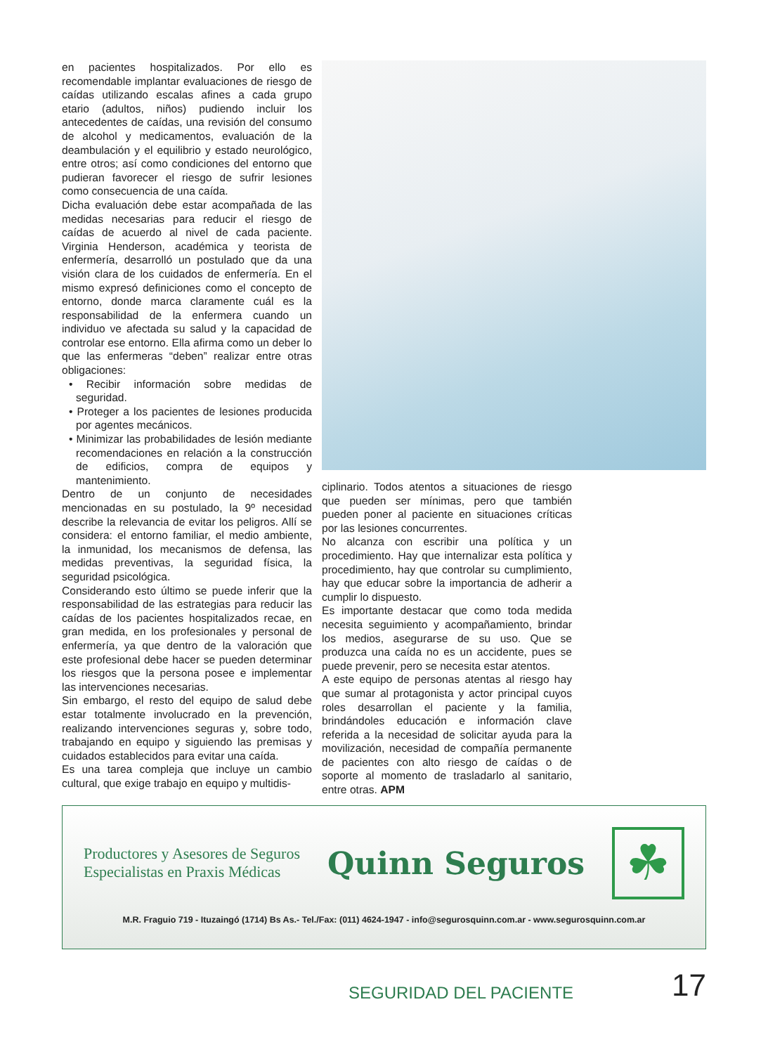en pacientes hospitalizados. Por ello es recomendable implantar evaluaciones de riesgo de caídas utilizando escalas afines a cada grupo etario (adultos, niños) pudiendo incluir los antecedentes de caídas, una revisión del consumo de alcohol y medicamentos, evaluación de la deambulación y el equilibrio y estado neurológico, entre otros; así como condiciones del entorno que pudieran favorecer el riesgo de sufrir lesiones como consecuencia de una caída.
Dicha evaluación debe estar acompañada de las medidas necesarias para reducir el riesgo de caídas de acuerdo al nivel de cada paciente. Virginia Henderson, académica y teorista de enfermería, desarrolló un postulado que da una visión clara de los cuidados de enfermería. En el mismo expresó definiciones como el concepto de entorno, donde marca claramente cuál es la responsabilidad de la enfermera cuando un individuo ve afectada su salud y la capacidad de controlar ese entorno. Ella afirma como un deber lo que las enfermeras “deben” realizar entre otras obligaciones:
• Recibir información sobre medidas de seguridad.
• Proteger a los pacientes de lesiones producida por agentes mecánicos.
• Minimizar las probabilidades de lesión mediante recomendaciones en relación a la construcción de edificios, compra de equipos y mantenimiento.
Dentro de un conjunto de necesidades mencionadas en su postulado, la 9º necesidad describe la relevancia de evitar los peligros. Allí se considera: el entorno familiar, el medio ambiente, la inmunidad, los mecanismos de defensa, las medidas preventivas, la seguridad física, la seguridad psicológica.
Considerando esto último se puede inferir que la responsabilidad de las estrategias para reducir las caídas de los pacientes hospitalizados recae, en gran medida, en los profesionales y personal de enfermería, ya que dentro de la valoración que este profesional debe hacer se pueden determinar los riesgos que la persona posee e implementar las intervenciones necesarias.
Sin embargo, el resto del equipo de salud debe estar totalmente involucrado en la prevención, realizando intervenciones seguras y, sobre todo, trabajando en equipo y siguiendo las premisas y cuidados establecidos para evitar una caída.
Es una tarea compleja que incluye un cambio cultural, que exige trabajo en equipo y multidis-
ciplinario. Todos atentos a situaciones de riesgo que pueden ser mínimas, pero que también pueden poner al paciente en situaciones críticas por las lesiones concurrentes.
No alcanza con escribir una política y un procedimiento. Hay que internalizar esta política y procedimiento, hay que controlar su cumplimiento, hay que educar sobre la importancia de adherir a cumplir lo dispuesto.
Es importante destacar que como toda medida necesita seguimiento y acompañamiento, brindar los medios, asegurarse de su uso. Que se produzca una caída no es un accidente, pues se puede prevenir, pero se necesita estar atentos.
A este equipo de personas atentas al riesgo hay que sumar al protagonista y actor principal cuyos roles desarrollan el paciente y la familia, brindándoles educación e información clave referida a la necesidad de solicitar ayuda para la movilización, necesidad de compañía permanente de pacientes con alto riesgo de caídas o de soporte al momento de trasladarlo al sanitario, entre otras. APM
Productores y Asesores de Seguros
Especialistas en Praxis Médicas
Quinn Seguros
☘
M.R. Fraguio 719 - Ituzaingó (1714) Bs As.- Tel./Fax: (011) 4624-1947 - info@segurosquinn.com.ar - www.segurosquinn.com.ar
SEGURIDAD DEL PACIENTE 17